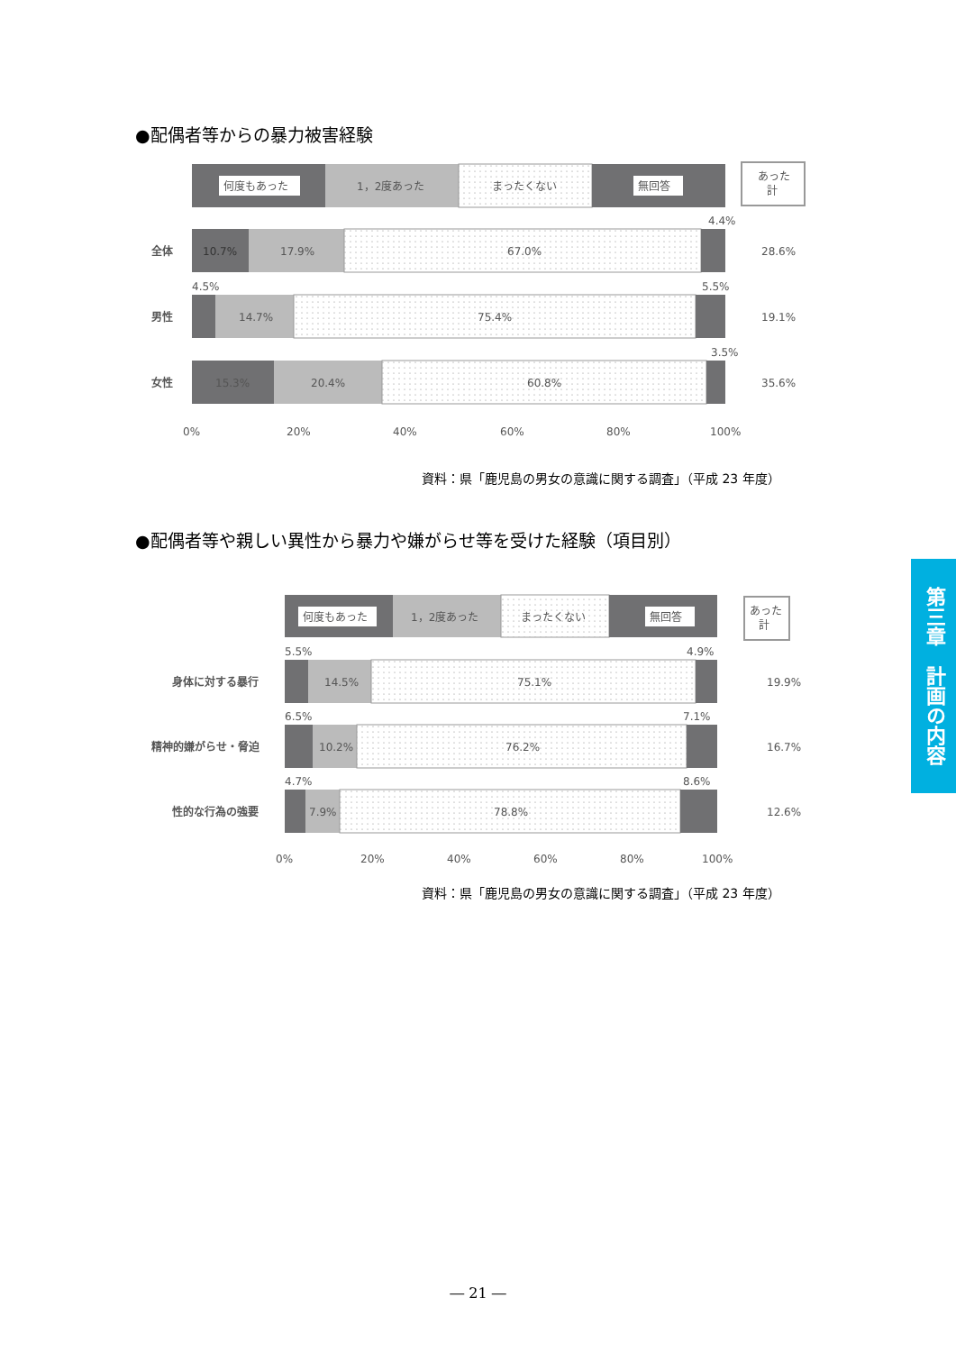●配偶者等からの暴力被害経験
何度もあった
1，2度あった
まったくない
無回答
10.7%
17.9%
67.0%
4.4%
全体
28.6%
4.5%
14.7%
75.4%
5.5%
男性
19.1%
15.3%
20.4%
60.8%
3.5%
女性
35.6%
0%
20%
40%
60%
80%
100%
あった
計
資料：県「鹿児島の男女の意識に関する調査」（平成 23 年度）
●配偶者等や親しい異性から暴力や嫌がらせ等を受けた経験（項目別）
何度もあった
1，2度あった
まったくない
無回答
5.5%
14.5%
75.1%
4.9%
身体に対する暴行
19.9%
6.5%
10.2%
76.2%
7.1%
精神的嫌がらせ・脅迫
16.7%
4.7%
7.9%
78.8%
8.6%
性的な行為の強要
12.6%
0%
20%
40%
60%
80%
100%
あった
計
資料：県「鹿児島の男女の意識に関する調査」（平成 23 年度）
第三章　計画の内容
― 21 ―